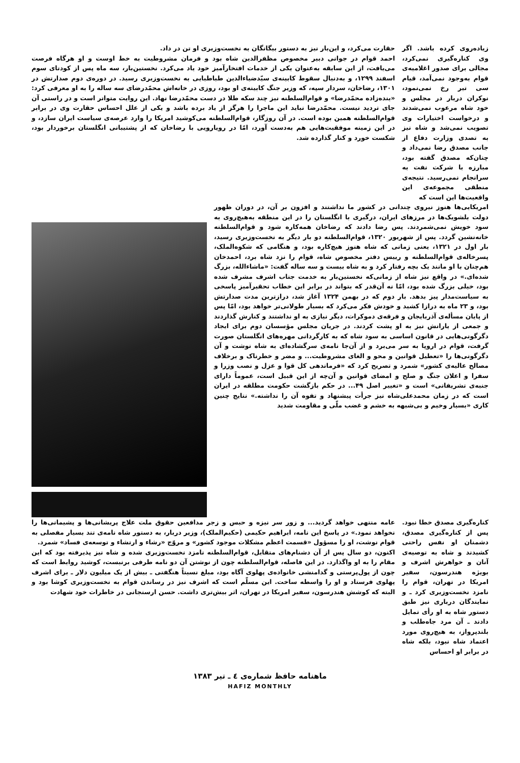زیاده‌روی کرده باشد. اگر وی کناره‌گیری نمی‌کرد، مجالی برای صدور اغلامیه‌ی قوام به‌وجود نمی‌آمد، قیام سی تیر رخ نمی‌نمود، نوکران دربار در مجلس و خود شاه مرعوب نمی‌شدند و درخواست اختیارات وی تصویب نمی‌شد و شاه نیز به تصدی وزارت دفاع از جانب مصدق رضا نمی‌داد و چنان‌که مصدق گفته بود، مبارزه با شرکت نفت به سرانجام نمی‌رسید. نتیجه‌ی منطقی مجموعه‌ی این واقعیت‌ها این است که
حقارت می‌کرد، و این‌بار نیز به دستور بیگانگان به نخست‌وزیری او تن در داد.
احمد قوام در جوانی دبیر مخصوص مظفرالدین شاه بود و فرمان مشروطیت به خط اوست و او هرگاه فرصت می‌یافت، از این سابقه به‌عنوان یکی از خدمات افتخارآمیز خود یاد می‌کرد. نخستین‌بار، سه ماه پس از کودتای سوم اسفند ۱۲۹۹، و به‌دنبال سقوط کابینه‌ی سیّدضیاءالدین طباطبایی به نخست‌وزیری رسید. در دوره‌ی دوم صدارتش در ۱۳۰۱، رضاخان، سردار سپه، که وزیر جنگ کابینه‌ی او بود، روزی در خانه‌اش محمّدرضای سه ساله را به او معرفی کرد: «بنده‌زاده محمّدرضا» و قوام‌السلطنه نیز چند سکه طلا در دست محمّدرضا نهاد. این روایت متواتر است و در راستی آن جای تردید نیست. محمّدرضا نباید این ماجرا را هرگز از یاد برده باشد و یکی از علل احساس حقارت وی در برابر قوام‌السلطنه همین بوده است. در آن روزگار، قوام‌السلطنه می‌کوشید امریکا را وارد عرصه‌ی سیاست ایران سازد، و در این زمینه موفقیت‌هایی هم به‌دست آورد، امّا در رویارویی با رضاخان که از پشتیبانی انگلستان برخوردار بود، شکست خورد و کنار گذارده شد.
امریکایی‌ها هنوز نیروی چندانی در کشور ما نداشتند و افزون بر آن، در دوران ظهور دولت بلشویک‌ها در مرزهای ایران، درگیری با انگلستان را در این منطقه به‌هیچ‌روی به سود خویش نمی‌شمردند. پس رضا دادند که رضاخان همه‌کاره شود و قوام‌السلطنه خانه‌نشین گردد. پس از شهریور ۱۳۲۰، قوام‌السلطنه دو بار دیگر به نخست‌وزیری رسید، بار اول در ۱۳۲۱، یعنی زمانی که شاه هنوز هیچ‌کاره بود، و هنگامی که شکوه‌الملک، پسرخاله‌ی قوام‌السلطنه و رییس دفتر مخصوص شاه، قوام را نزد شاه برد، احمدخان هم‌چنان با او مانند یک بچه رفتار کرد و به شاه بیست و سه ساله گفت: «ماشاءالله، بزرگ شده‌ای.» در واقع نیز شاه از زمانی‌که نخستین‌بار به خدمت جناب اشرف مشرف شده بود، خیلی بزرگ شده بود، امّا نه آن‌قدر که بتواند در برابر این خطاب تحقیرآمیز پاسخی به سیاست‌مدار پیز بدهد. بار دوم که در بهمن ۱۳۲۴ آغاز شد، درازترین مدت صدارتش بود، و ۲۳ ماه به درازا کشید و خودش فکر می‌کرد که بسیار طولانی‌تر خواهد بود، امّا پس از پایان مسأله‌ی آذربایجان و فرقه‌ی دموکرات، دیگر نیازی به او نداشتند و کنارش گذاردند و جمعی از یارانش نیز به او پشت کردند. در جریان مجلس مؤسسان دوم برای ایجاد دگرگونی‌هایی در قانون اساسی به سود شاه که به کارگردانی مهره‌های انگلستان صورت گرفت، قوام در اروپا به سر می‌برد و از آن‌جا نامه‌ی سرگشاده‌ای به شاه نوشت و آن دگرگونی‌ها را «تعطیل قوانین و محو و الغای مشروطیت... و مضر و خطرناک و برخلاف مصالح عالیه‌ی کشور» شمرد و تصریح کرد که «فرماندهی کل قوا و عزل و نصب وزرا و سفرا و اعلان جنگ و صلح و امضای قوانین و آن‌چه از این قبیل است، عموماً دارای جنبه‌ی تشریفاتی» است و «تغییر اصل ۴۹... در حکم بازگشت حکومت مطلقه در ایران است که در زمان محمدعلی‌شاه نیز جرأت پیشنهاد و تفوه آن را نداشته.» نتایج چنین کاری «بسیار وخیم و بی‌شبهه به خشم و غضب ملّی و مقاومت شدید
کناره‌گیری مصدق خطا نبود. پس از کناره‌گیری مصدق، دشمنان او نفس راحتی کشیدند و شاه به توصیه‌ی آنان و خواهرش اشرف و بویژه هندرسون، سفیر امریکا در تهران، قوام را نامزد نخست‌وزیری کرد ـ و نمایندگان درباری نیز طبق دستور شاه به او رأی تمایل دادند ـ آن مرد جاه‌طلب و بلندپرواز، به هیچ‌روی مورد اعتماد شاه نبود، بلکه شاه در برابر او احساس
عامه منتهی خواهد گردید... و زور سر نیزه و حبس و زجر مدافعین حقوق ملت علاج پریشانی‌ها و پشیمانی‌ها را نخواهد نمود.» در پاسخ این نامه، ابراهیم حکیمی (حکیم‌الملک)، وزیر دربار، به دستور شاه نامه‌ی تند بسیار مفصلی به قوام نوشت، او را مسؤول «قسمت اعظم مشکلات موجود کشور» و مروّج «رشاء و ارتشاء و توسعه‌ی فساد» شمرد.
اکنون، دو سال پس از آن دشنام‌های متقابل، قوام‌السلطنه نامزد نخست‌وزیری شده و شاه نیز پذیرفته بود که این مقام را به او واگذارد. در این فاصله، قوام‌السلطنه چون از نوشتن آن دو نامه طرفی برنبست، کوشید روابط است که چون از پول‌پرستی و گدامنشی خانواده‌ی پهلوی آگاه بود، مبلغ نسبتاً هنگفتی ـ بیش از یک میلیون دلار ـ برای اشرف پهلوی فرستاد و او را واسطه ساخت. این مسلّم است که اشرف نیز در رساندن قوام به نخست‌وزیری کوشا بود و البته که کوشش هندرسون، سفیر امریکا در تهران، اثر بیش‌تری داشت. حسن ارسنجانی در خاطرات خود شهادت
ماهنامه حافظ شماره‌ی ٤ ـ تیر ۱۳۸۳
HAFIZ MONTHLY